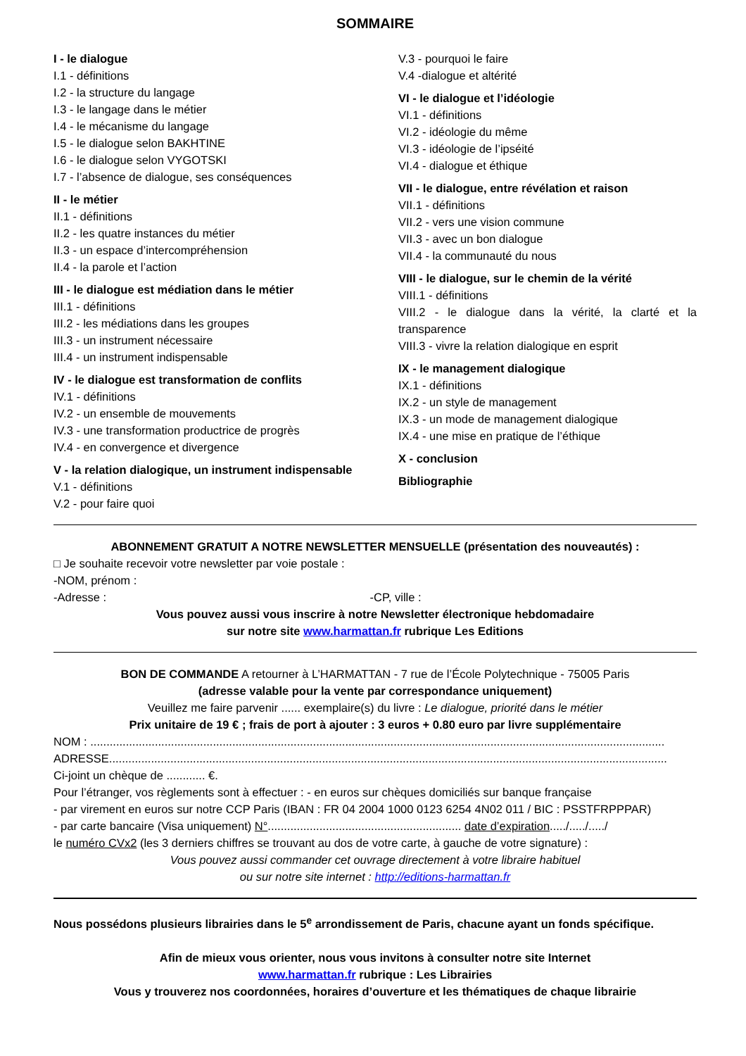SOMMAIRE
I - le dialogue
I.1 - définitions
I.2 - la structure du langage
I.3 - le langage dans le métier
I.4 - le mécanisme du langage
I.5 - le dialogue selon BAKHTINE
I.6 - le dialogue selon VYGOTSKI
I.7 - l’absence de dialogue, ses conséquences
II - le métier
II.1 - définitions
II.2 - les quatre instances du métier
II.3 - un espace d’intercompréhension
II.4 - la parole et l’action
III - le dialogue est médiation dans le métier
III.1 - définitions
III.2 - les médiations dans les groupes
III.3 - un instrument nécessaire
III.4 - un instrument indispensable
IV - le dialogue est transformation de conflits
IV.1 - définitions
IV.2 - un ensemble de mouvements
IV.3 - une transformation productrice de progrès
IV.4 - en convergence et divergence
V - la relation dialogique, un instrument indispensable
V.1 - définitions
V.2 - pour faire quoi
V.3 - pourquoi le faire
V.4 -dialogue et altérité
VI - le dialogue et l’idéologie
VI.1 - définitions
VI.2 - idéologie du même
VI.3 - idéologie de l’ipséité
VI.4 - dialogue et éthique
VII - le dialogue, entre révélation et raison
VII.1 - définitions
VII.2 - vers une vision commune
VII.3 - avec un bon dialogue
VII.4 - la communauté du nous
VIII - le dialogue, sur le chemin de la vérité
VIII.1 - définitions
VIII.2 - le dialogue dans la vérité, la clarté et la transparence
VIII.3 - vivre la relation dialogique en esprit
IX - le management dialogique
IX.1 - définitions
IX.2 - un style de management
IX.3 - un mode de management dialogique
IX.4 - une mise en pratique de l’éthique
X - conclusion
Bibliographie
ABONNEMENT GRATUIT A NOTRE NEWSLETTER MENSUELLE (présentation des nouveautés) :
□ Je souhaite recevoir votre newsletter par voie postale :
-NOM, prénom :
-Adresse : -CP, ville :
Vous pouvez aussi vous inscrire à notre Newsletter électronique hebdomadaire
sur notre site www.harmattan.fr rubrique Les Editions
BON DE COMMANDE A retourner à L’HARMATTAN - 7 rue de l’École Polytechnique - 75005 Paris
(adresse valable pour la vente par correspondance uniquement)
Veuillez me faire parvenir ...... exemplaire(s) du livre : Le dialogue, priorité dans le métier
Prix unitaire de 19 € ; frais de port à ajouter : 3 euros + 0.80 euro par livre supplémentaire
NOM : ..................................................................................................................................................................................
ADRESSE.............................................................................................................................................................................
Ci-joint un chèque de ............ €.
Pour l’étranger, vos règlements sont à effectuer : - en euros sur chèques domiciliés sur banque française
- par virement en euros sur notre CCP Paris (IBAN : FR 04 2004 1000 0123 6254 4N02 011 / BIC : PSSTFRPPPAR)
- par carte bancaire (Visa uniquement) N°............................................................ date d’expiration...../...../...../
le numéro CVx2 (les 3 derniers chiffres se trouvant au dos de votre carte, à gauche de votre signature) :
Vous pouvez aussi commander cet ouvrage directement à votre libraire habituel
ou sur notre site internet : http://editions-harmattan.fr
Nous possédons plusieurs librairies dans le 5<sup>e</sup> arrondissement de Paris, chacune ayant un fonds spécifique.
Afin de mieux vous orienter, nous vous invitons à consulter notre site Internet
www.harmattan.fr rubrique : Les Librairies
Vous y trouverez nos coordonnées, horaires d’ouverture et les thématiques de chaque librairie